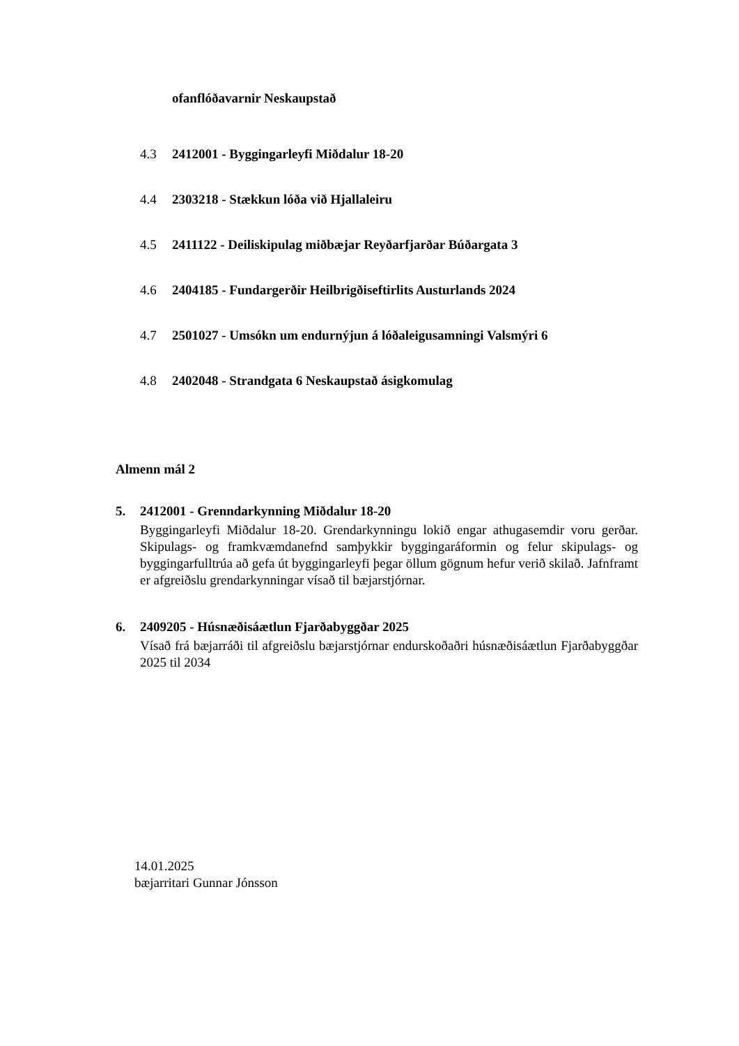ofanflóðavarnir Neskaupstað
4.3 2412001 - Byggingarleyfi Miðdalur 18-20
4.4 2303218 - Stækkun lóða við Hjallaleiru
4.5 2411122 - Deiliskipulag miðbæjar Reyðarfjarðar Búðargata 3
4.6 2404185 - Fundargerðir Heilbrigðiseftirlits Austurlands 2024
4.7 2501027 - Umsókn um endurnýjun á lóðaleigusamningi Valsmýri 6
4.8 2402048 - Strandgata 6 Neskaupstað ásigkomulag
Almenn mál 2
5. 2412001 - Grenndarkynning Miðdalur 18-20
Byggingarleyfi Miðdalur 18-20. Grendarkynningu lokið engar athugasemdir voru gerðar. Skipulags- og framkvæmdanefnd samþykkir byggingaráformin og felur skipulags- og byggingarfulltrúa að gefa út byggingarleyfi þegar öllum gögnum hefur verið skilað. Jafnframt er afgreiðslu grendarkynningar vísað til bæjarstjórnar.
6. 2409205 - Húsnæðisáætlun Fjarðabyggðar 2025
Vísað frá bæjarráði til afgreiðslu bæjarstjórnar endurskoðaðri húsnæðisáætlun Fjarðabyggðar 2025 til 2034
14.01.2025
bæjarritari Gunnar Jónsson